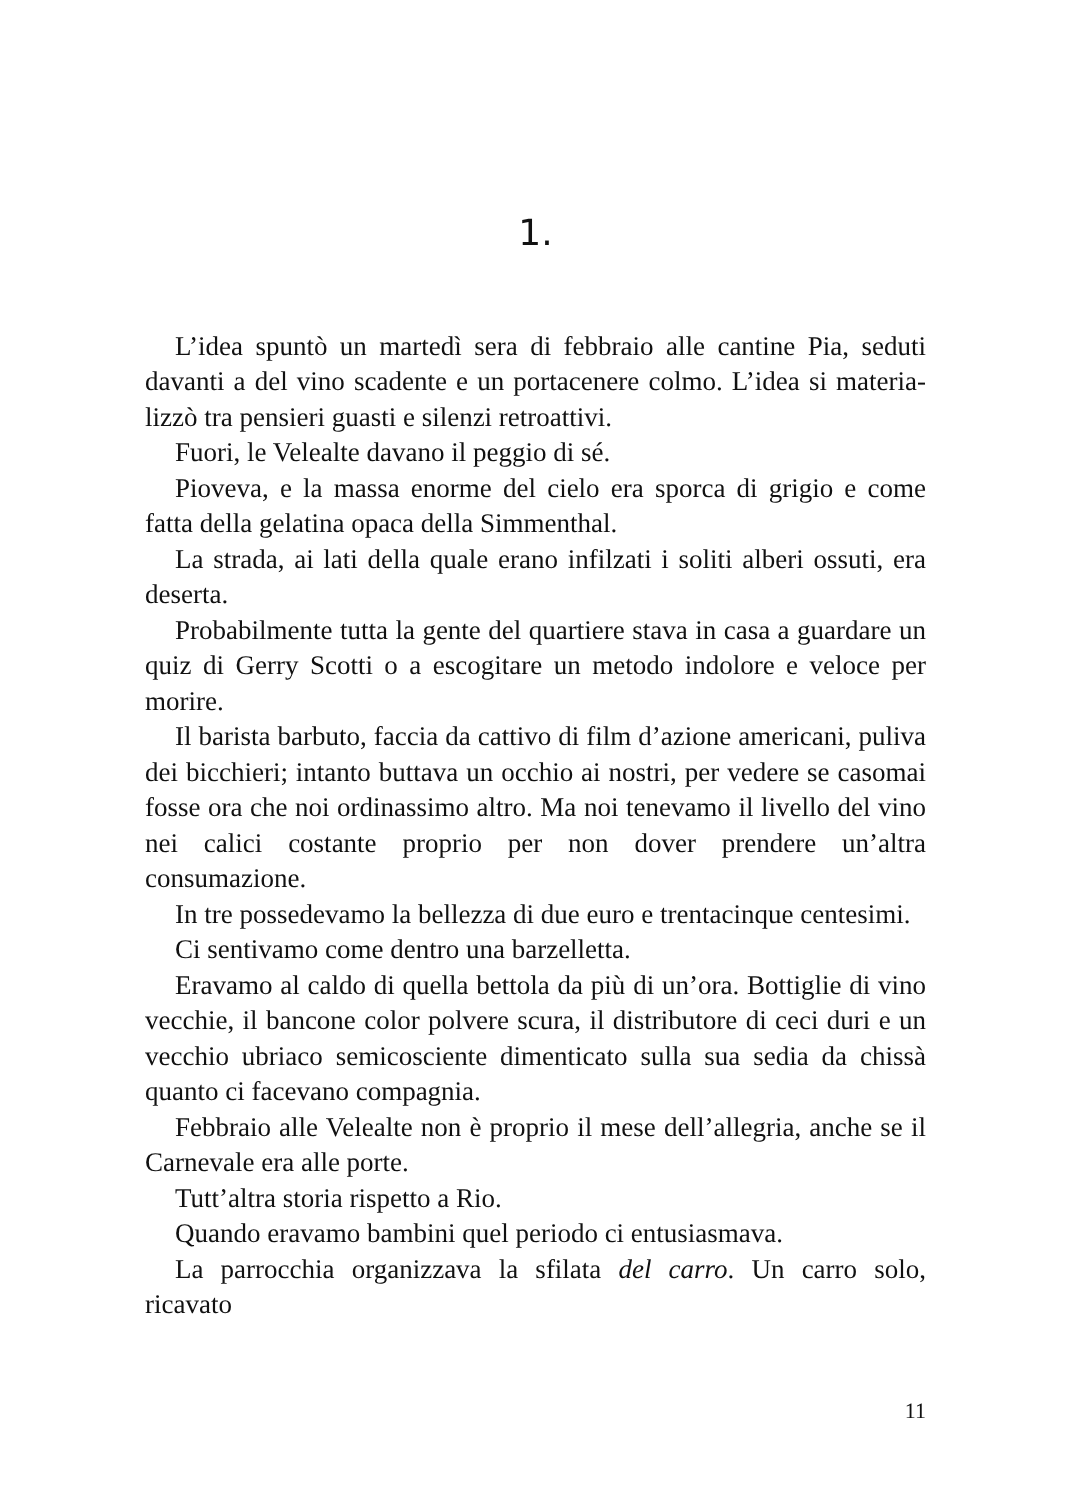1.
L’idea spuntò un martedì sera di febbraio alle cantine Pia, seduti davanti a del vino scadente e un portacenere colmo. L’idea si materia­lizzò tra pensieri guasti e silenzi retroattivi.
Fuori, le Velealte davano il peggio di sé.
Pioveva, e la massa enorme del cielo era sporca di grigio e come fatta della gelatina opaca della Simmenthal.
La strada, ai lati della quale erano infilzati i soliti alberi ossuti, era deserta.
Probabilmente tutta la gente del quartiere stava in casa a guardare un quiz di Gerry Scotti o a escogitare un metodo indolore e veloce per morire.
Il barista barbuto, faccia da cattivo di film d’azione americani, puli­va dei bicchieri; intanto buttava un occhio ai nostri, per vedere se ca­somai fosse ora che noi ordinassimo altro. Ma noi tenevamo il livello del vino nei calici costante proprio per non dover prendere un’altra consumazione.
In tre possedevamo la bellezza di due euro e trentacinque centesimi.
Ci sentivamo come dentro una barzelletta.
Eravamo al caldo di quella bettola da più di un’ora. Bottiglie di vino vecchie, il bancone color polvere scura, il distributore di ceci duri e un vecchio ubriaco semicosciente dimenticato sulla sua sedia da chissà quanto ci facevano compagnia.
Febbraio alle Velealte non è proprio il mese dell’allegria, anche se il Carnevale era alle porte.
Tutt’altra storia rispetto a Rio.
Quando eravamo bambini quel periodo ci entusiasmava.
La parrocchia organizzava la sfilata del carro. Un carro solo, ricavato
11